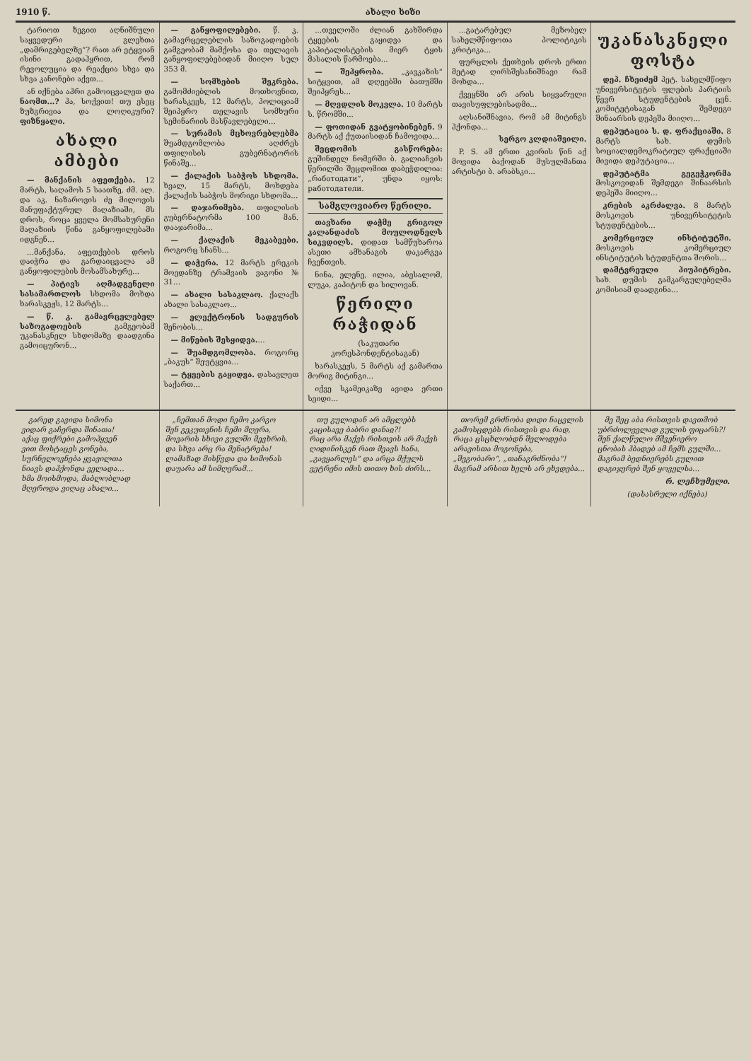1910 წ. ახალი ხიზი
ტარიოთ ზეგით აღნიშნული საყვედური გლეხთა „დამრიგებელზე“? რათ არ ეტყვიან ისინი გადაჰყრით, რომ რევოლუცია და რეაქცია სხვა და სხვა კანონები აქვთ...
ან იქნება აჰრი გამოიცვალეთ და ნაომთ...? ჰა, სოქვით! თუ ესეც ზუზგრივია და ლოღიკური? ფიზნყალი.
ახალი ამბები
— მანქანის აფეთქება. 12 მარტს, საღამოს 5 საათზე, ძმ. ალ. და აკ. ნაზაროვის ძე მილოვის მანუფაქტურულ მაღაზიაში, მს დროს, როცა ყველა მომსახურენი მაღაზიის წინა განყოფილებაში იდგნენ...
...მანქანა. აფეთქების დროს დაიჭრა და გარდაიცვალა ამ განყოფილების მოსამსახურე...
— პატივს აღმადგენელი სასამართლოს სხდომა მოხდა ხარასკეჟს, 12 მარტს...
— წ. კ. გამავრცელებელ საზოგადოების გამგეობამ უკანასკნელ სხდომაზე დაადგინა გამოიცურონ...
— განყოფილებები. წ. კ. გამავრცელებლის საზოგადოების გამგეობამ მამქოსა და თელავის განყოფილებებიდან მიიღო სულ 353 მ.
— სომხების შეკრება. გამომძიებლის მოთხოვნით, ხარასკეჟს, 12 მარტს, პოლიციამ შეიპყრო თელავის სომხური სემინარიის მასწავლებელი...
— სურამის მცხოვრებლებმა შუამდგომლობა აღძრეს თფილისის გუბერნატორის წინაშე...
— ქალაქის საბჭოს სხდომა. ხვალ, 15 მარტს, მოხდება ქალაქის საბჭოს მორიგი სხდომა...
— დაჯარიმება. თფილისის გუბერნატორმა 100 მან. დააჯარიმა...
— ქალაქის მეკაბეები. როგორც სჩანს...
— დაჭერა. 12 მარტს ერეკის მოედანზე ტრამვაის ვაგონი № 31...
— ახალი სასაკლაო. ქალაქს ახალი სასაკლაო...
— ელექტრონის სადგურის შენობის...
— მიწების შესყიდვა....
— შუამდგომლობა. როგორც „ბაკუს“ შეუტყვია...
— ტყეების გაყიდვა. დასავლეთ საქართ...
...თველოში ძლიან გახშირდა ტყეების გაყიდვა და კაპიტალისტების მიერ ტყის მასალის წარმოება...
— შეპყრობა. „კავკაზის“ სიტყვით, ამ დღეებში ბათუმში შეიპყრეს...
— მღვდლის მოკვლა. 10 მარტს ს. წრომში...
— ფოთიდან გვატყობინებენ. 9 მარტს აქ ქუთაისიდან ჩამოვიდა...
შეცდომის გასწორება: გუშინდელ ნომერში ბ. გალიაჩვის წერილში შეცდომით დაბეჭდილია: „რაботодати“, უნდა იყოს: работодатели.
სამგლოვიარო წერილი.
თავხარი დაჭმე გრიგოლ კალანდაძის მოულოდნელს სიკვდილს. დიდათ სამწუხაროა ასეთი ამხანაგის დაკარგვა ჩვენთვის.
ნინა, ელენე, ილია, აბესალომ, ლუკა, კაპიტონ და სილოვან.
წერილი რაჭიდან
(საკუთარი კორესპონდენტისაგან)
ხარასკეჟს, 5 მარტს აქ გამართა მორიგ მიტინგი...
იქვე სკამეიკაზე ავიდა ერთი სეიდი...
...გატარებულ მეზობელ სახელმწიფოთა პოლიტიკის კრიტიკა...
ფურცლის ქეთხვის დროს ერთი მეტად ღირსშესანიშნავი რამ მოხდა...
ქვეყნში არ არის სიყვარული თავისუფლებისადმი...
აღსანიშნავია, რომ ამ მიტინგს ჰქონდა...
სერგო კლდიაშვილი.
P. S. ამ ერთი კვირის წინ აქ მოვიდა ბაქოდან მუსულმანთა არტისტი ბ. არაბსკი...
უკანასკნელი ფოსტა
დეპ. ჩხეიძემ პეტ. სახელმწიფო უნივერსიტეტის ფლების პარტიის წევრ სტუდენტების ცენ. კომიტეტისაგან შემდეგი შინაარსის დეპეშა მიიღო...
დეპუტაცია ს. დ. ფრაქციაში. 8 მარტს სახ. დუმის სოციალდემოკრატიულ ფრაქციაში მივიდა დეპუტაცია...
დეპუტატმა გეგეჭკორმა მოსკოვიდან შემდეგი შინაარსის დეპეშა მიიღო...
კრების აკრძალვა. 8 მარტს მოსკოვის უნივერსიტეტის სტუდენტების...
კომერციულ ინსტიტუტში. მოსკოვის კომერციულ ინსტიტუტის სტუდენტთა შორის...
დამტვრეული პიუპიტრები. სახ. დუმის გამკარგულებელმა კომისიამ დაადგინა...
გარედ გავიდა სიმონა
ვიდარ გაჩერდა შინათა!
აქაც ფიქრები გამოჰყვენ
ვით მოსტაცეს გონება,
სურნელოვნება ყვავილთა
ნიავს დაჰქონდა ველადა...
ხმა მოისმოდა, მაბლობლად
მღეროდა ვიღაც ახალი...
„ჩემთან მოდი ჩემო კარგო
შენ გეკუთვნის ჩემი მღერა,
მოვარის სხივი გულში მევხრის,
და სხვა არც რა მენატრება!
ლამაზად მისწვდა და სიმონას
დაუარა ამ სიმღერამ...
თუ გულიდან არ ამცლებს
კაცისავე ბაბრი დანაჲ?!
რაც არა მაქვს რისთვის არ მაქვს
ღიდინისკენ რათ მეავს ხანა,
„გავყარლეს“ და არცა მქულს
ვეტრენი იმის თითო ხის ძირს...
თორემ გრძნობა დიდი ნაცვლის
გამოსცდებს რისთვის და რად,
რაცა ცსცხლობდნ შელოდება
არავისთა მოგონება,
„შეგობარი“, „თანაგრძნობა“!
მაგრამ არსით ხელს არ ეხვდება...
მე შეც აბა რისთვის დავთმობ
უბრძოლველად გულის ფიცარს?!
შენ ქალწულო მშვენიერო
ცნობას ჰბადებ ამ ჩემს გულში...
მაგრამ ბედნიერებს გულით
დაგიჯერებ შენ ყოველსა...
რ. ლეჩხუმელი.
(დასასრული იქნება)